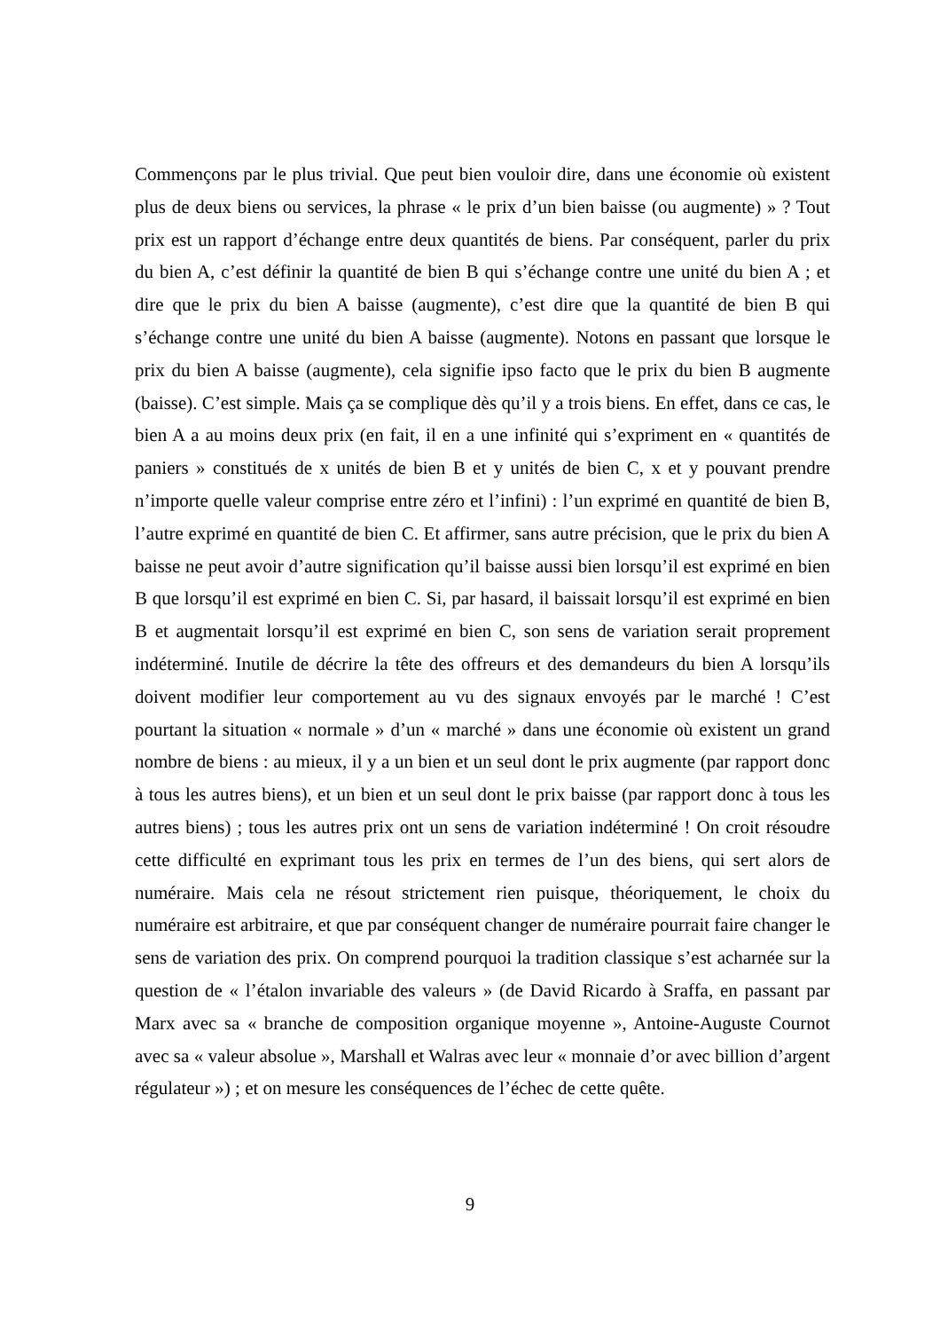Commençons par le plus trivial. Que peut bien vouloir dire, dans une économie où existent plus de deux biens ou services, la phrase « le prix d’un bien baisse (ou augmente) » ? Tout prix est un rapport d’échange entre deux quantités de biens. Par conséquent, parler du prix du bien A, c’est définir la quantité de bien B qui s’échange contre une unité du bien A ; et dire que le prix du bien A baisse (augmente), c’est dire que la quantité de bien B qui s’échange contre une unité du bien A baisse (augmente). Notons en passant que lorsque le prix du bien A baisse (augmente), cela signifie ipso facto que le prix du bien B augmente (baisse). C’est simple. Mais ça se complique dès qu’il y a trois biens. En effet, dans ce cas, le bien A a au moins deux prix (en fait, il en a une infinité qui s’expriment en « quantités de paniers » constitués de x unités de bien B et y unités de bien C, x et y pouvant prendre n’importe quelle valeur comprise entre zéro et l’infini) : l’un exprimé en quantité de bien B, l’autre exprimé en quantité de bien C. Et affirmer, sans autre précision, que le prix du bien A baisse ne peut avoir d’autre signification qu’il baisse aussi bien lorsqu’il est exprimé en bien B que lorsqu’il est exprimé en bien C. Si, par hasard, il baissait lorsqu’il est exprimé en bien B et augmentait lorsqu’il est exprimé en bien C, son sens de variation serait proprement indéterminé. Inutile de décrire la tête des offreurs et des demandeurs du bien A lorsqu’ils doivent modifier leur comportement au vu des signaux envoyés par le marché ! C’est pourtant la situation « normale » d’un « marché » dans une économie où existent un grand nombre de biens : au mieux, il y a un bien et un seul dont le prix augmente (par rapport donc à tous les autres biens), et un bien et un seul dont le prix baisse (par rapport donc à tous les autres biens) ; tous les autres prix ont un sens de variation indéterminé ! On croit résoudre cette difficulté en exprimant tous les prix en termes de l’un des biens, qui sert alors de numéraire. Mais cela ne résout strictement rien puisque, théoriquement, le choix du numéraire est arbitraire, et que par conséquent changer de numéraire pourrait faire changer le sens de variation des prix. On comprend pourquoi la tradition classique s’est acharnée sur la question de « l’étalon invariable des valeurs » (de David Ricardo à Sraffa, en passant par Marx avec sa « branche de composition organique moyenne », Antoine-Auguste Cournot avec sa « valeur absolue », Marshall et Walras avec leur « monnaie d’or avec billion d’argent régulateur ») ; et on mesure les conséquences de l’échec de cette quête.
9